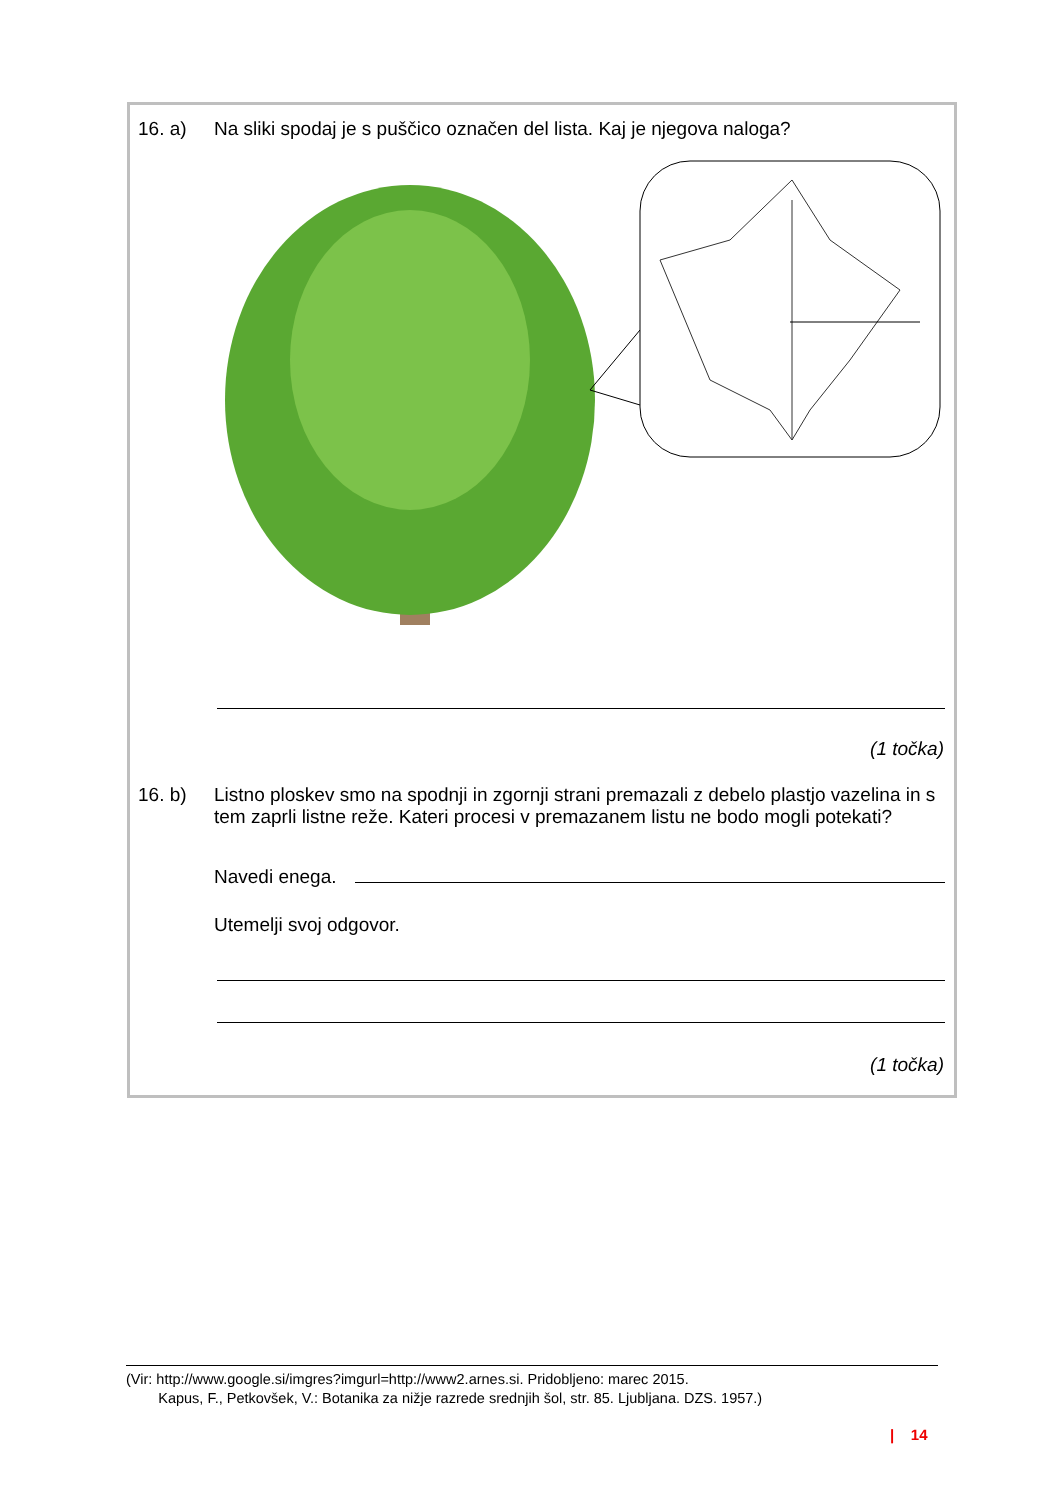16. a) Na sliki spodaj je s puščico označen del lista. Kaj je njegova naloga?
(1 točka)
16. b)
Listno ploskev smo na spodnji in zgornji strani premazali z debelo plastjo vazelina in s tem zaprli listne reže. Kateri procesi v premazanem listu ne bodo mogli potekati?
Navedi enega.
Utemelji svoj odgovor.
(1 točka)
(Vir: http://www.google.si/imgres?imgurl=http://www2.arnes.si. Pridobljeno: marec 2015.
Kapus, F., Petkovšek, V.: Botanika za nižje razrede srednjih šol, str. 85. Ljubljana. DZS. 1957.)
| 14